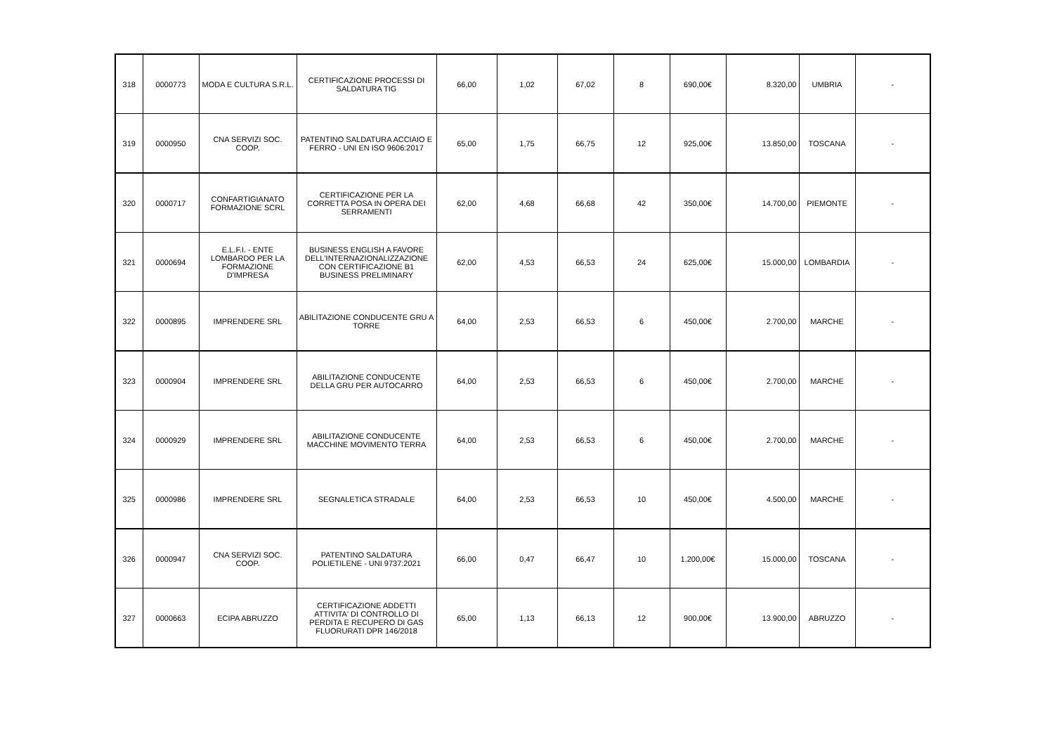| 318 | 0000773 | MODA E CULTURA S.R.L. | CERTIFICAZIONE PROCESSI DI SALDATURA TIG | 66,00 | 1,02 | 67,02 | 8 | 690,00€ | 8.320,00 | UMBRIA | - |
| 319 | 0000950 | CNA SERVIZI SOC. COOP. | PATENTINO SALDATURA ACCIAIO E FERRO - UNI EN ISO 9606:2017 | 65,00 | 1,75 | 66,75 | 12 | 925,00€ | 13.850,00 | TOSCANA | - |
| 320 | 0000717 | CONFARTIGIANATO FORMAZIONE SCRL | CERTIFICAZIONE PER LA CORRETTA POSA IN OPERA DEI SERRAMENTI | 62,00 | 4,68 | 66,68 | 42 | 350,00€ | 14.700,00 | PIEMONTE | - |
| 321 | 0000694 | E.L.F.I. - ENTE LOMBARDO PER LA FORMAZIONE D'IMPRESA | BUSINESS ENGLISH A FAVORE DELL'INTERNAZIONALIZZAZIONE CON CERTIFICAZIONE B1 BUSINESS PRELIMINARY | 62,00 | 4,53 | 66,53 | 24 | 625,00€ | 15.000,00 | LOMBARDIA | - |
| 322 | 0000895 | IMPRENDERE SRL | ABILITAZIONE CONDUCENTE GRU A TORRE | 64,00 | 2,53 | 66,53 | 6 | 450,00€ | 2.700,00 | MARCHE | - |
| 323 | 0000904 | IMPRENDERE SRL | ABILITAZIONE CONDUCENTE DELLA GRU PER AUTOCARRO | 64,00 | 2,53 | 66,53 | 6 | 450,00€ | 2.700,00 | MARCHE | - |
| 324 | 0000929 | IMPRENDERE SRL | ABILITAZIONE CONDUCENTE MACCHINE MOVIMENTO TERRA | 64,00 | 2,53 | 66,53 | 6 | 450,00€ | 2.700,00 | MARCHE | - |
| 325 | 0000986 | IMPRENDERE SRL | SEGNALETICA STRADALE | 64,00 | 2,53 | 66,53 | 10 | 450,00€ | 4.500,00 | MARCHE | - |
| 326 | 0000947 | CNA SERVIZI SOC. COOP. | PATENTINO SALDATURA POLIETILENE - UNI 9737:2021 | 66,00 | 0,47 | 66,47 | 10 | 1.200,00€ | 15.000,00 | TOSCANA | - |
| 327 | 0000663 | ECIPA ABRUZZO | CERTIFICAZIONE ADDETTI ATTIVITA' DI CONTROLLO DI PERDITA E RECUPERO DI GAS FLUORURATI DPR 146/2018 | 65,00 | 1,13 | 66,13 | 12 | 900,00€ | 13.900,00 | ABRUZZO | - |